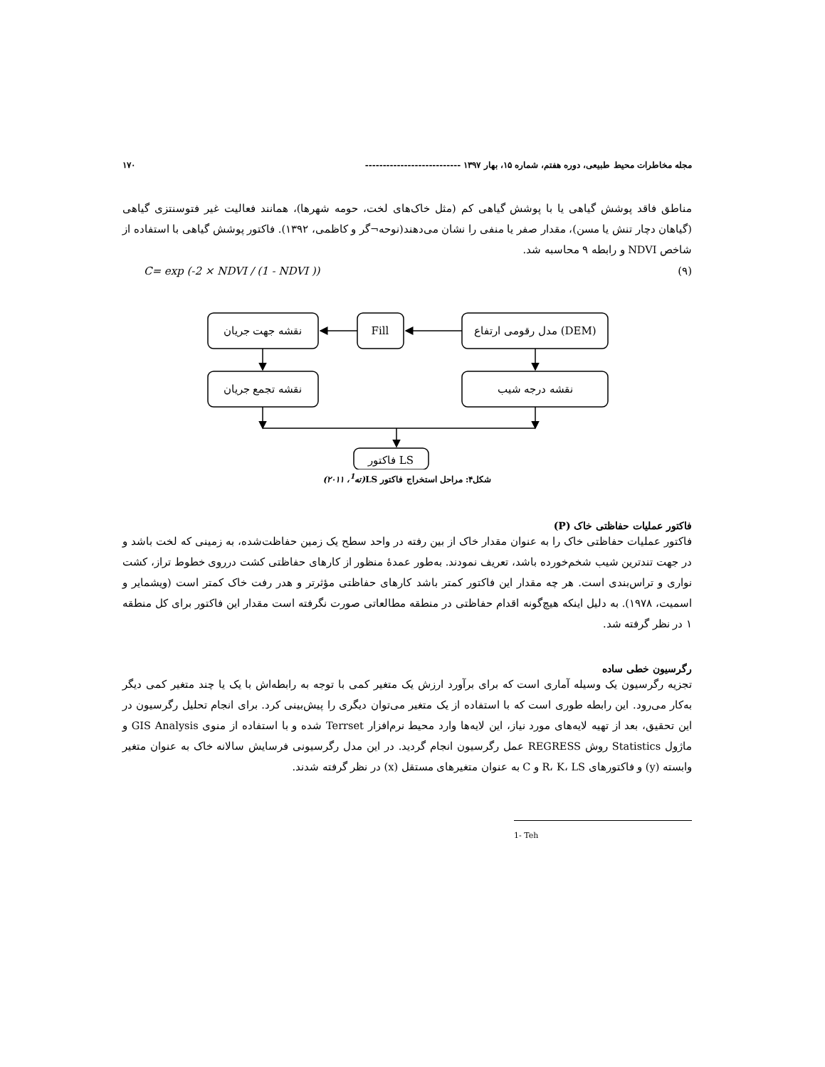مجله مخاطرات محیط طبیعی، دوره هفتم، شماره ۱۵، بهار ۱۳۹۷ --------------------------- ۱۷۰
مناطق فاقد پوشش گیاهی یا با پوشش گیاهی کم (مثل خاک‌های لخت، حومه شهرها)، همانند فعالیت غیر فتوسنتزی گیاهی (گیاهان دچار تنش یا مسن)، مقدار صفر یا منفی را نشان می‌دهند(نوحه¬گر و کاظمی، ۱۳۹۲). فاکتور پوشش گیاهی با استفاده از شاخص NDVI و رابطه ۹ محاسبه شد.
C= exp (-2 × NDVI / (1 - NDVI )) (۹)
نقشه جهت جریان
Fill
مدل رقومی ارتفاع (DEM)
نقشه تجمع جریان
نقشه درجه شیب
فاکتور LS
شکل۴: مراحل استخراج فاکتور LS(ته<sup>1</sup>، ۲۰۱۱)
فاکتور عملیات حفاظتی خاک (P)
فاکتور عملیات حفاظتی خاک را به عنوان مقدار خاک از بین رفته در واحد سطح یک زمین حفاظت‌شده، به زمینی که لخت باشد و در جهت تندترین شیب شخم‌خورده باشد، تعریف نمودند. به‌طور عمدۀ منظور از کارهای حفاظتی کشت درروی خطوط تراز، کشت نواری و تراس‌بندی است. هر چه مقدار این فاکتور کمتر باشد کارهای حفاظتی مؤثرتر و هدر رفت خاک کمتر است (ویشمایر و اسمیت، ۱۹۷۸). به دلیل اینکه هیچ‌گونه اقدام حفاظتی در منطقه مطالعاتی صورت نگرفته است مقدار این فاکتور برای کل منطقه ۱ در نظر گرفته شد.
رگرسیون خطی ساده
تجزیه رگرسیون یک وسیله آماری است که برای برآورد ارزش یک متغیر کمی با توجه به رابطه‌اش با یک یا چند متغیر کمی دیگر به‌کار می‌رود. این رابطه طوری است که با استفاده از یک متغیر می‌توان دیگری را پیش‌بینی کرد. برای انجام تحلیل رگرسیون در این تحقیق، بعد از تهیه لایه‌های مورد نیاز، این لایه‌ها وارد محیط نرم‌افزار Terrset شده و با استفاده از منوی GIS Analysis و ماژول Statistics روش REGRESS عمل رگرسیون انجام گردید. در این مدل رگرسیونی فرسایش سالانه خاک به عنوان متغیر وابسته (y) و فاکتورهای R، K، LS و C به عنوان متغیرهای مستقل (x) در نظر گرفته شدند.
1- Teh